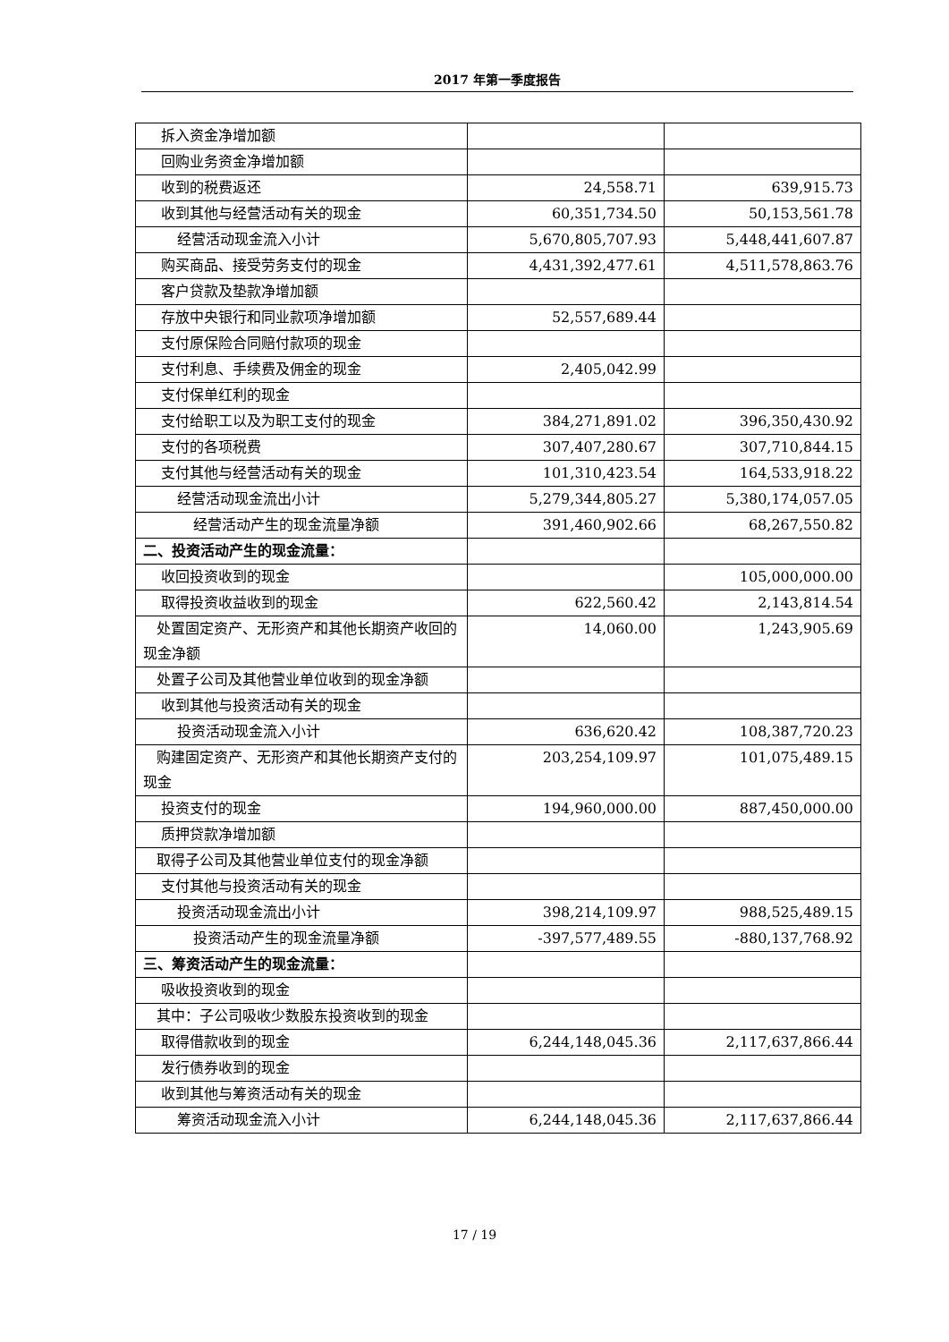2017 年第一季度报告
| 拆入资金净增加额 | | |
| 回购业务资金净增加额 | | |
| 收到的税费返还 | 24,558.71 | 639,915.73 |
| 收到其他与经营活动有关的现金 | 60,351,734.50 | 50,153,561.78 |
| 经营活动现金流入小计 | 5,670,805,707.93 | 5,448,441,607.87 |
| 购买商品、接受劳务支付的现金 | 4,431,392,477.61 | 4,511,578,863.76 |
| 客户贷款及垫款净增加额 | | |
| 存放中央银行和同业款项净增加额 | 52,557,689.44 | |
| 支付原保险合同赔付款项的现金 | | |
| 支付利息、手续费及佣金的现金 | 2,405,042.99 | |
| 支付保单红利的现金 | | |
| 支付给职工以及为职工支付的现金 | 384,271,891.02 | 396,350,430.92 |
| 支付的各项税费 | 307,407,280.67 | 307,710,844.15 |
| 支付其他与经营活动有关的现金 | 101,310,423.54 | 164,533,918.22 |
| 经营活动现金流出小计 | 5,279,344,805.27 | 5,380,174,057.05 |
| 经营活动产生的现金流量净额 | 391,460,902.66 | 68,267,550.82 |
| 二、投资活动产生的现金流量： | | |
| 收回投资收到的现金 | | 105,000,000.00 |
| 取得投资收益收到的现金 | 622,560.42 | 2,143,814.54 |
| 处置固定资产、无形资产和其他长期资产收回的现金净额 | 14,060.00 | 1,243,905.69 |
| 处置子公司及其他营业单位收到的现金净额 | | |
| 收到其他与投资活动有关的现金 | | |
| 投资活动现金流入小计 | 636,620.42 | 108,387,720.23 |
| 购建固定资产、无形资产和其他长期资产支付的现金 | 203,254,109.97 | 101,075,489.15 |
| 投资支付的现金 | 194,960,000.00 | 887,450,000.00 |
| 质押贷款净增加额 | | |
| 取得子公司及其他营业单位支付的现金净额 | | |
| 支付其他与投资活动有关的现金 | | |
| 投资活动现金流出小计 | 398,214,109.97 | 988,525,489.15 |
| 投资活动产生的现金流量净额 | -397,577,489.55 | -880,137,768.92 |
| 三、筹资活动产生的现金流量： | | |
| 吸收投资收到的现金 | | |
| 其中：子公司吸收少数股东投资收到的现金 | | |
| 取得借款收到的现金 | 6,244,148,045.36 | 2,117,637,866.44 |
| 发行债券收到的现金 | | |
| 收到其他与筹资活动有关的现金 | | |
| 筹资活动现金流入小计 | 6,244,148,045.36 | 2,117,637,866.44 |
17 / 19